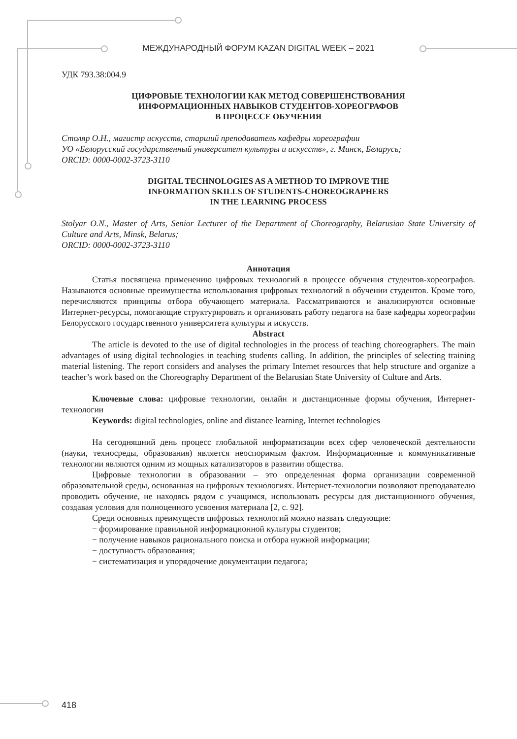МЕЖДУНАРОДНЫЙ ФОРУМ KAZAN DIGITAL WEEK – 2021
УДК 793.38:004.9
ЦИФРОВЫЕ ТЕХНОЛОГИИ КАК МЕТОД СОВЕРШЕНСТВОВАНИЯ
ИНФОРМАЦИОННЫХ НАВЫКОВ СТУДЕНТОВ-ХОРЕОГРАФОВ
В ПРОЦЕССЕ ОБУЧЕНИЯ
Столяр О.Н., магистр искусств, старший преподаватель кафедры хореографии
УО «Белорусский государственный университет культуры и искусств», г. Минск, Беларусь;
ORCID: 0000-0002-3723-3110
DIGITAL TECHNOLOGIES AS A METHOD TO IMPROVE THE
INFORMATION SKILLS OF STUDENTS-CHOREOGRAPHERS
IN THE LEARNING PROCESS
Stolyar O.N., Master of Arts, Senior Lecturer of the Department of Choreography, Belarusian State University of Culture and Arts, Minsk, Belarus;
ORCID: 0000-0002-3723-3110
Аннотация
Статья посвящена применению цифровых технологий в процессе обучения студентов-хореографов. Называются основные преимущества использования цифровых технологий в обучении студентов. Кроме того, перечисляются принципы отбора обучающего материала. Рассматриваются и анализируются основные Интернет-ресурсы, помогающие структурировать и организовать работу педагога на базе кафедры хореографии Белорусского государственного университета культуры и искусств.
Abstract
The article is devoted to the use of digital technologies in the process of teaching choreographers. The main advantages of using digital technologies in teaching students calling. In addition, the principles of selecting training material listening. The report considers and analyses the primary Internet resources that help structure and organize a teacher’s work based on the Choreography Department of the Belarusian State University of Culture and Arts.
Ключевые слова: цифровые технологии, онлайн и дистанционные формы обучения, Интернет-технологии
Keywords: digital technologies, online and distance learning, Internet technologies
На сегодняшний день процесс глобальной информатизации всех сфер человеческой деятельности (науки, техносреды, образования) является неоспоримым фактом. Информационные и коммуникативные технологии являются одним из мощных катализаторов в развитии общества.
Цифровые технологии в образовании – это определенная форма организации современной образовательной среды, основанная на цифровых технологиях. Интернет-технологии позволяют преподавателю проводить обучение, не находясь рядом с учащимся, использовать ресурсы для дистанционного обучения, создавая условия для полноценного усвоения материала [2, с. 92].
Среди основных преимуществ цифровых технологий можно назвать следующие:
− формирование правильной информационной культуры студентов;
− получение навыков рационального поиска и отбора нужной информации;
− доступность образования;
− систематизация и упорядочение документации педагога;
418